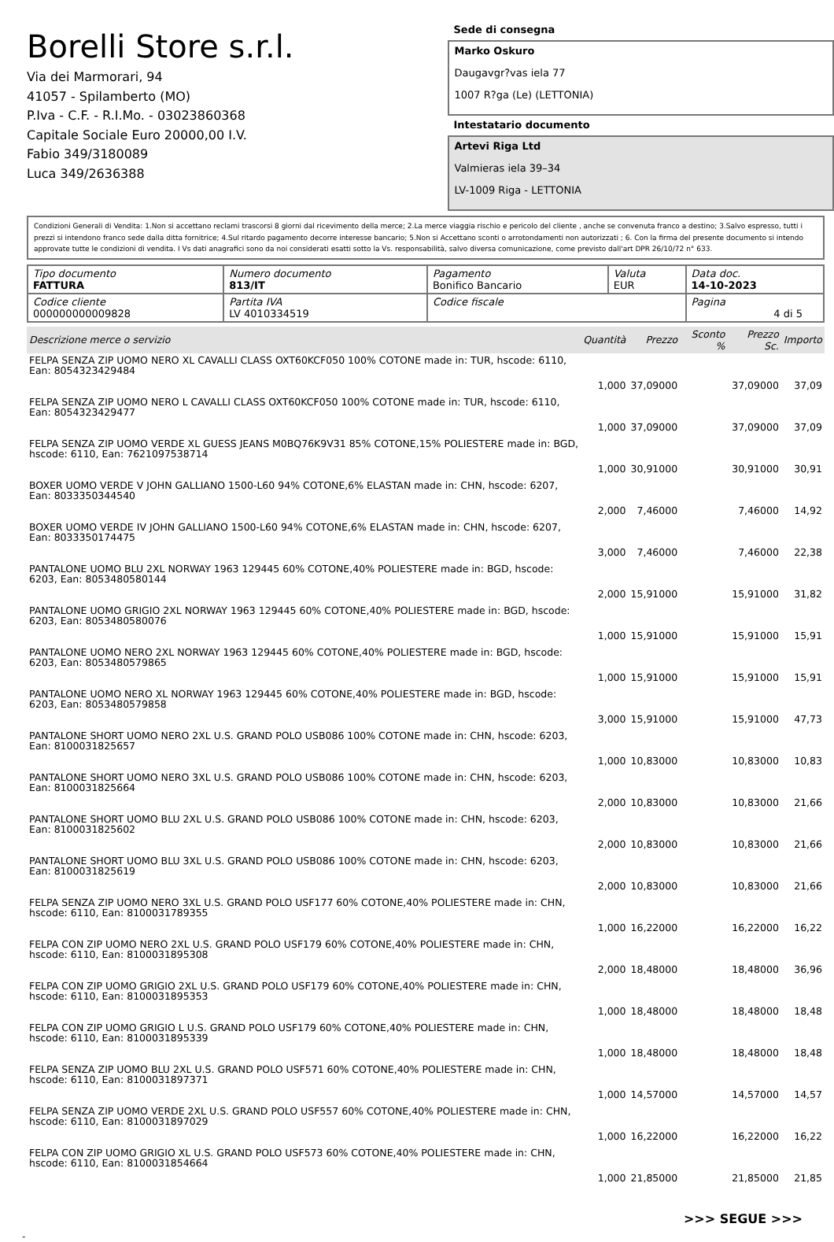Borelli Store s.r.l.
Via dei Marmorari, 94
41057 - Spilamberto (MO)
P.Iva - C.F. - R.I.Mo. - 03023860368
Capitale Sociale Euro 20000,00 I.V.
Fabio 349/3180089
Luca 349/2636388
Sede di consegna
Marko Oskuro
Daugavgr?vas iela 77
1007 R?ga (Le) (LETTONIA)
Intestatario documento
Artevi Riga Ltd
Valmieras iela 39–34
LV-1009 Riga - LETTONIA
Condizioni Generali di Vendita: 1.Non si accettano reclami trascorsi 8 giorni dal ricevimento della merce; 2.La merce viaggia rischio e pericolo del cliente , anche se convenuta franco a destino; 3.Salvo espresso, tutti i prezzi si intendono franco sede dalla ditta fornitrice; 4.Sul ritardo pagamento decorre interesse bancario; 5.Non si Accettano sconti o arrotondamenti non autorizzati ; 6. Con la firma del presente documento si intendo approvate tutte le condizioni di vendita. I Vs dati anagrafici sono da noi considerati esatti sotto la Vs. responsabilità, salvo diversa comunicazione, come previsto dall'art DPR 26/10/72 n° 633.
| Tipo documento FATTURA | Numero documento 813/IT | Pagamento Bonifico Bancario | Valuta EUR | Data doc. 14-10-2023 |
| Codice cliente 000000000009828 | Partita IVA LV 4010334519 | Codice fiscale | | Pagina 4 di 5 |
| Descrizione merce o servizio | Quantità | Prezzo | Sconto % | Prezzo Sc. | Importo |
| --- | --- | --- | --- | --- | --- |
| FELPA SENZA ZIP UOMO NERO XL CAVALLI CLASS OXT60KCF050 100% COTONE made in: TUR, hscode: 6110, Ean: 8054323429484 | 1,000 | 37,09000 | | 37,09000 | 37,09 |
| FELPA SENZA ZIP UOMO NERO L CAVALLI CLASS OXT60KCF050 100% COTONE made in: TUR, hscode: 6110, Ean: 8054323429477 | 1,000 | 37,09000 | | 37,09000 | 37,09 |
| FELPA SENZA ZIP UOMO VERDE XL GUESS JEANS M0BQ76K9V31 85% COTONE,15% POLIESTERE made in: BGD, hscode: 6110, Ean: 7621097538714 | 1,000 | 30,91000 | | 30,91000 | 30,91 |
| BOXER UOMO VERDE V JOHN GALLIANO 1500-L60 94% COTONE,6% ELASTAN made in: CHN, hscode: 6207, Ean: 8033350344540 | 2,000 | 7,46000 | | 7,46000 | 14,92 |
| BOXER UOMO VERDE IV JOHN GALLIANO 1500-L60 94% COTONE,6% ELASTAN made in: CHN, hscode: 6207, Ean: 8033350174475 | 3,000 | 7,46000 | | 7,46000 | 22,38 |
| PANTALONE UOMO BLU 2XL NORWAY 1963 129445 60% COTONE,40% POLIESTERE made in: BGD, hscode: 6203, Ean: 8053480580144 | 2,000 | 15,91000 | | 15,91000 | 31,82 |
| PANTALONE UOMO GRIGIO 2XL NORWAY 1963 129445 60% COTONE,40% POLIESTERE made in: BGD, hscode: 6203, Ean: 8053480580076 | 1,000 | 15,91000 | | 15,91000 | 15,91 |
| PANTALONE UOMO NERO 2XL NORWAY 1963 129445 60% COTONE,40% POLIESTERE made in: BGD, hscode: 6203, Ean: 8053480579865 | 1,000 | 15,91000 | | 15,91000 | 15,91 |
| PANTALONE UOMO NERO XL NORWAY 1963 129445 60% COTONE,40% POLIESTERE made in: BGD, hscode: 6203, Ean: 8053480579858 | 3,000 | 15,91000 | | 15,91000 | 47,73 |
| PANTALONE SHORT UOMO NERO 2XL U.S. GRAND POLO USB086 100% COTONE made in: CHN, hscode: 6203, Ean: 8100031825657 | 1,000 | 10,83000 | | 10,83000 | 10,83 |
| PANTALONE SHORT UOMO NERO 3XL U.S. GRAND POLO USB086 100% COTONE made in: CHN, hscode: 6203, Ean: 8100031825664 | 2,000 | 10,83000 | | 10,83000 | 21,66 |
| PANTALONE SHORT UOMO BLU 2XL U.S. GRAND POLO USB086 100% COTONE made in: CHN, hscode: 6203, Ean: 8100031825602 | 2,000 | 10,83000 | | 10,83000 | 21,66 |
| PANTALONE SHORT UOMO BLU 3XL U.S. GRAND POLO USB086 100% COTONE made in: CHN, hscode: 6203, Ean: 8100031825619 | 2,000 | 10,83000 | | 10,83000 | 21,66 |
| FELPA SENZA ZIP UOMO NERO 3XL U.S. GRAND POLO USF177 60% COTONE,40% POLIESTERE made in: CHN, hscode: 6110, Ean: 8100031789355 | 1,000 | 16,22000 | | 16,22000 | 16,22 |
| FELPA CON ZIP UOMO NERO 2XL U.S. GRAND POLO USF179 60% COTONE,40% POLIESTERE made in: CHN, hscode: 6110, Ean: 8100031895308 | 2,000 | 18,48000 | | 18,48000 | 36,96 |
| FELPA CON ZIP UOMO GRIGIO 2XL U.S. GRAND POLO USF179 60% COTONE,40% POLIESTERE made in: CHN, hscode: 6110, Ean: 8100031895353 | 1,000 | 18,48000 | | 18,48000 | 18,48 |
| FELPA CON ZIP UOMO GRIGIO L U.S. GRAND POLO USF179 60% COTONE,40% POLIESTERE made in: CHN, hscode: 6110, Ean: 8100031895339 | 1,000 | 18,48000 | | 18,48000 | 18,48 |
| FELPA SENZA ZIP UOMO BLU 2XL U.S. GRAND POLO USF571 60% COTONE,40% POLIESTERE made in: CHN, hscode: 6110, Ean: 8100031897371 | 1,000 | 14,57000 | | 14,57000 | 14,57 |
| FELPA SENZA ZIP UOMO VERDE 2XL U.S. GRAND POLO USF557 60% COTONE,40% POLIESTERE made in: CHN, hscode: 6110, Ean: 8100031897029 | 1,000 | 16,22000 | | 16,22000 | 16,22 |
| FELPA CON ZIP UOMO GRIGIO XL U.S. GRAND POLO USF573 60% COTONE,40% POLIESTERE made in: CHN, hscode: 6110, Ean: 8100031854664 | 1,000 | 21,85000 | | 21,85000 | 21,85 |
>>> SEGUE >>>
-